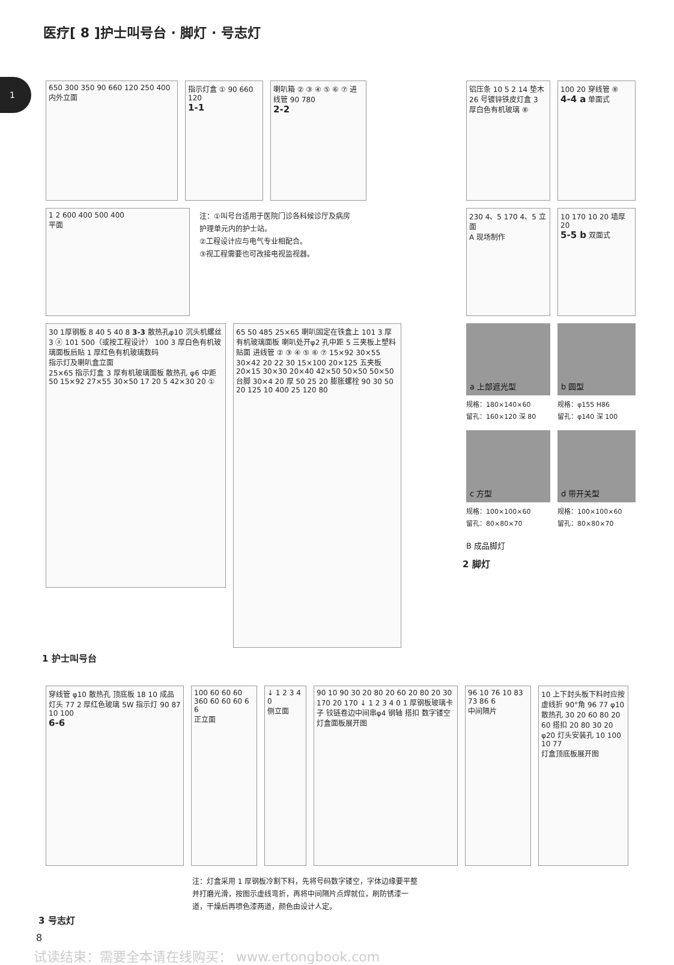1
医疗[ 8 ]护士叫号台 · 脚灯 · 号志灯
650 300 350 90 660 120 250 400
内外立面
指示灯盒 ① 90 660 120
1-1
喇叭箱 ② ③ ④ ⑤ ⑥ ⑦ 进线管 90 780
2-2
1 2 600 400 500 400
平面
注：①叫号台适用于医院门诊各科候诊厅及病房
护理单元内的护士站。
②工程设计应与电气专业相配合。
③视工程需要也可改接电视监视器。
30 1厚钢板 8 40 5 40 8 3-3 散热孔φ10 沉头机螺丝 3 ⓐ 101 500（或按工程设计） 100 3 厚白色有机玻璃面板后贴 1 厚红色有机玻璃数码
指示灯及喇叭盒立面
25×65 指示灯盒 3 厚有机玻璃面板 散热孔 φ6 中距 50 15×92 27×55 30×50 17 20 5 42×30 20 ①
65 50 485 25×65 喇叭固定在铁盒上 101 3 厚有机玻璃面板 喇叭处开φ2 孔中距 5 三夹板上塑料贴面 进线管 ② ③ ④ ⑤ ⑥ ⑦ 15×92 30×55 30×42 20 22 30 15×100 20×125 五夹板 20×15 30×30 20×40 42×50 50×50 50×50 台脚 30×4 20 厚 50 25 20 膨胀螺栓 90 30 50 20 125 10 400 25 120 80
1 护士叫号台
铝压条 10 5 2 14 垫木 26 号镀锌铁皮灯盒 3 厚白色有机玻璃 ⑧
100 20 穿线管 ⑧
4-4 a 单面式
230 4、5 170 4、5 立面
A 现场制作
10 170 10 20 墙厚 20
5-5 b 双面式
a 上部遮光型
规格：180×140×60
留孔：160×120 深 80
b 圆型
规格：φ155 H86
留孔：φ140 深 100
c 方型
规格：100×100×60
留孔：80×80×70
d 带开关型
规格：100×100×60
留孔：80×80×70
B 成品脚灯
2 脚灯
穿线管 φ10 散热孔 顶底板 18 10 成品灯头 77 2 厚红色玻璃 5W 指示灯 90 87 10 100
6-6
100 60 60 60 360 60 60 60 6 6
正立面
↓ 1 2 3 4 0
侧立面
90 10 90 30 20 80 20 60 20 80 20 30 170 20 170 ↓ 1 2 3 4 0 1 厚钢板玻璃卡子 铰链卷边中间串φ4 钢轴 搭扣 数字镂空
灯盒面板展开图
96 10 76 10 83 73 86 6
中间隔片
10 上下封头板下料时应按虚线折 90°角 96 77 φ10 散热孔 30 20 60 80 20 60 搭扣 20 80 30 20 φ20 灯头安装孔 10 100 10 77
灯盒顶底板展开图
注：灯盒采用 1 厚钢板冷割下料，先将号码数字镂空，字体边缘要平整并打磨光滑，按图示虚线弯折，再将中间隔片点焊就位，刷防锈漆一道，干燥后再喷色漆两道，颜色由设计人定。
3 号志灯
8
试读结束：需要全本请在线购买： www.ertongbook.com